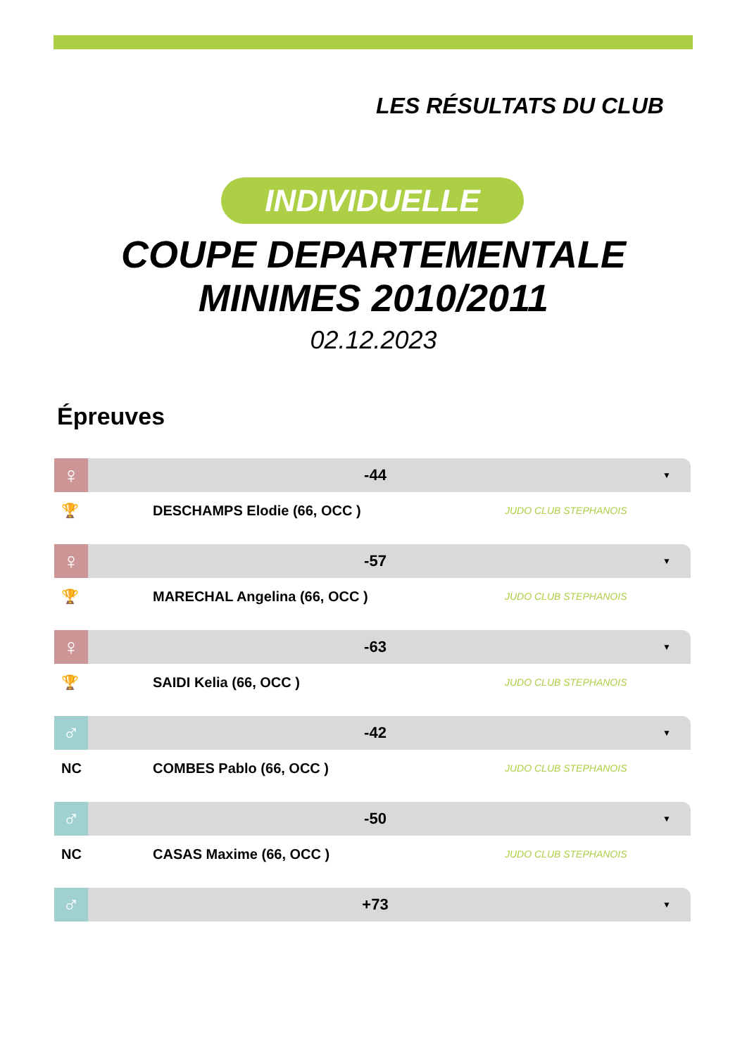LES RÉSULTATS DU CLUB
INDIVIDUELLE
COUPE DEPARTEMENTALE
MINIMES 2010/2011
02.12.2023
Épreuves
♀
-44
▼
🏆 DESCHAMPS Elodie (66, OCC )
JUDO CLUB STEPHANOIS
♀
-57
▼
🏆 MARECHAL Angelina (66, OCC )
JUDO CLUB STEPHANOIS
♀
-63
▼
🏆 SAIDI Kelia (66, OCC )
JUDO CLUB STEPHANOIS
♂
-42
▼
NC COMBES Pablo (66, OCC )
JUDO CLUB STEPHANOIS
♂
-50
▼
NC CASAS Maxime (66, OCC )
JUDO CLUB STEPHANOIS
♂
+73
▼